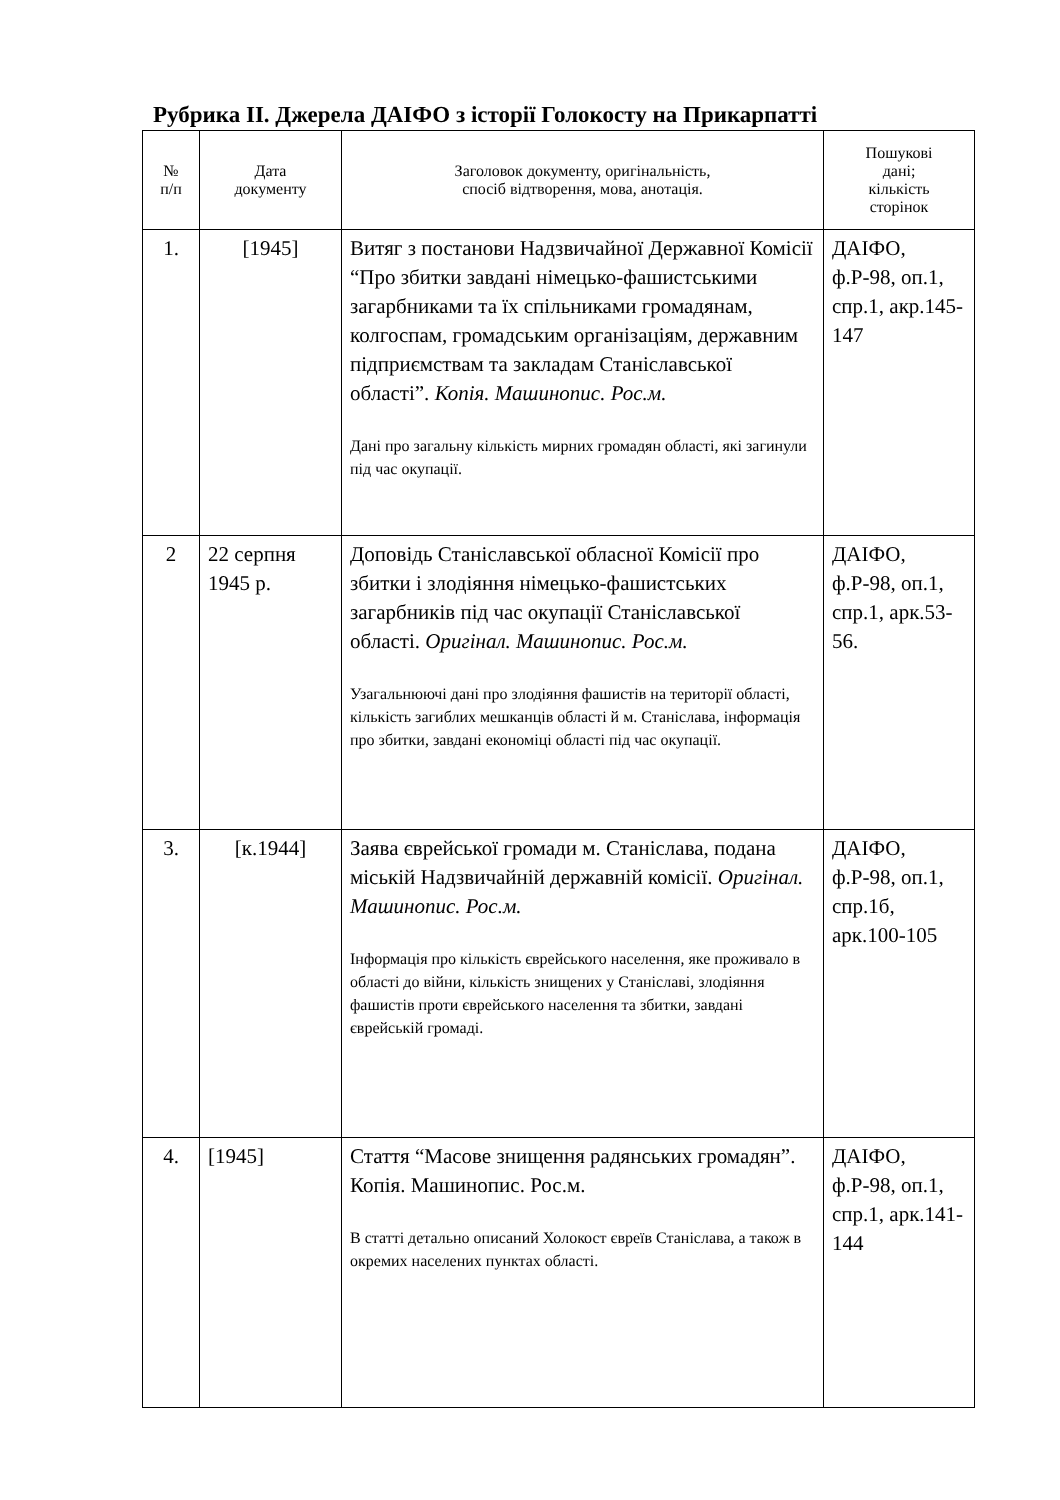Рубрика ІІ. Джерела ДАІФО з історії Голокосту на Прикарпатті
| № п/п | Дата документу | Заголовок документу, оригінальність, спосіб відтворення, мова, анотація. | Пошукові дані; кількість сторінок |
| --- | --- | --- | --- |
| 1. | [1945] | Витяг з постанови Надзвичайної Державної Комісії “Про збитки завдані німецько-фашистськими загарбниками та їх спільниками громадянам, колгоспам, громадським організаціям, державним підприємствам та закладам Станіславської області”. Копія. Машинопис. Рос.м. Дані про загальну кількість мирних громадян області, які загинули під час окупації. | ДАІФО, ф.Р-98, оп.1, спр.1, акр.145-147 |
| 2 | 22 серпня 1945 р. | Доповідь Станіславської обласної Комісії про збитки і злодіяння німецько-фашистських загарбників під час окупації Станіславської області. Оригінал. Машинопис. Рос.м. Узагальнюючі дані про злодіяння фашистів на території області, кількість загиблих мешканців області й м. Станіслава, інформація про збитки, завдані економіці області під час окупації. | ДАІФО, ф.Р-98, оп.1, спр.1, арк.53-56. |
| 3. | [к.1944] | Заява єврейської громади м. Станіслава, подана міській Надзвичайній державній комісії. Оригінал. Машинопис. Рос.м. Інформація про кількість єврейського населення, яке проживало в області до війни, кількість знищених у Станіславі, злодіяння фашистів проти єврейського населення та збитки, завдані єврейській громаді. | ДАІФО, ф.Р-98, оп.1, спр.1б, арк.100-105 |
| 4. | [1945] | Стаття “Масове знищення радянських громадян”. Копія. Машинопис. Рос.м. В статті детально описаний Холокост євреїв Станіслава, а також в окремих населених пунктах області. | ДАІФО, ф.Р-98, оп.1, спр.1, арк.141-144 |